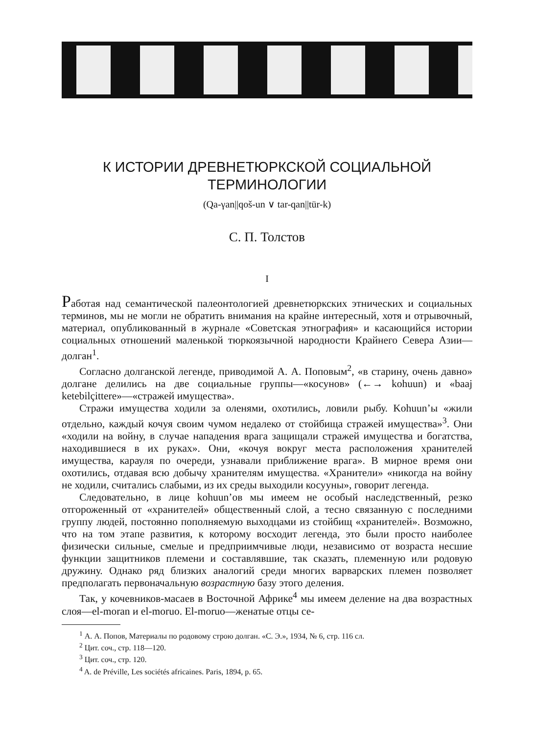К ИСТОРИИ ДРЕВНЕТЮРКСКОЙ СОЦИАЛЬНОЙ
ТЕРМИНОЛОГИИ
(Qa-γan||qoš-un ∨ tar-qan||tür-k)
С. П. Толстов
I
Работая над семантической палеонтологией древнетюркских этнических и социальных терминов, мы не могли не обратить внимания на крайне интересный, хотя и отрывочный, материал, опубликованный в журнале «Советская этнография» и касающийся истории социальных отношений маленькой тюркоязычной народности Крайнего Севера Азии—долган<sup>1</sup>.
Согласно долганской легенде, приводимой А. А. Поповым<sup>2</sup>, «в старину, очень давно» долгане делились на две социальные группы—«косунов» (←→ kohuun) и «baaj ketebilçittere»—«стражей имущества».
Стражи имущества ходили за оленями, охотились, ловили рыбу. Kohuun’ы «жили отдельно, каждый кочуя своим чумом недалеко от стойбища стражей имущества»<sup>3</sup>. Они «ходили на войну, в случае нападения врага защищали стражей имущества и богатства, находившиеся в их руках». Они, «кочуя вокруг места расположения хранителей имущества, карауля по очереди, узнавали приближение врага». В мирное время они охотились, отдавая всю добычу хранителям имущества. «Хранители» «никогда на войну не ходили, считались слабыми, из их среды выходили косууны», говорит легенда.
Следовательно, в лице kohuun’ов мы имеем не особый наследственный, резко отгороженный от «хранителей» общественный слой, а тесно связанную с последними группу людей, постоянно пополняемую выходцами из стойбищ «хранителей». Возможно, что на том этапе развития, к которому восходит легенда, это были просто наиболее физически сильные, смелые и предприимчивые люди, независимо от возраста несшие функции защитников племени и составлявшие, так сказать, племенную или родовую дружину. Однако ряд близких аналогий среди многих варварских племен позволяет предполагать первоначальную возрастную базу этого деления.
Так, у кочевников-масаев в Восточной Африке<sup>4</sup> мы имеем деление на два возрастных слоя—el-moran и el-moruo. El-moruo—женатые отцы се-
<sup>1</sup> А. А. Попов, Материалы по родовому строю долган. «С. Э.», 1934, № 6, стр. 116 сл.
<sup>2</sup> Цит. соч., стр. 118—120.
<sup>3</sup> Цит. соч., стр. 120.
<sup>4</sup> A. de Préville, Les sociétés africaines. Paris, 1894, p. 65.